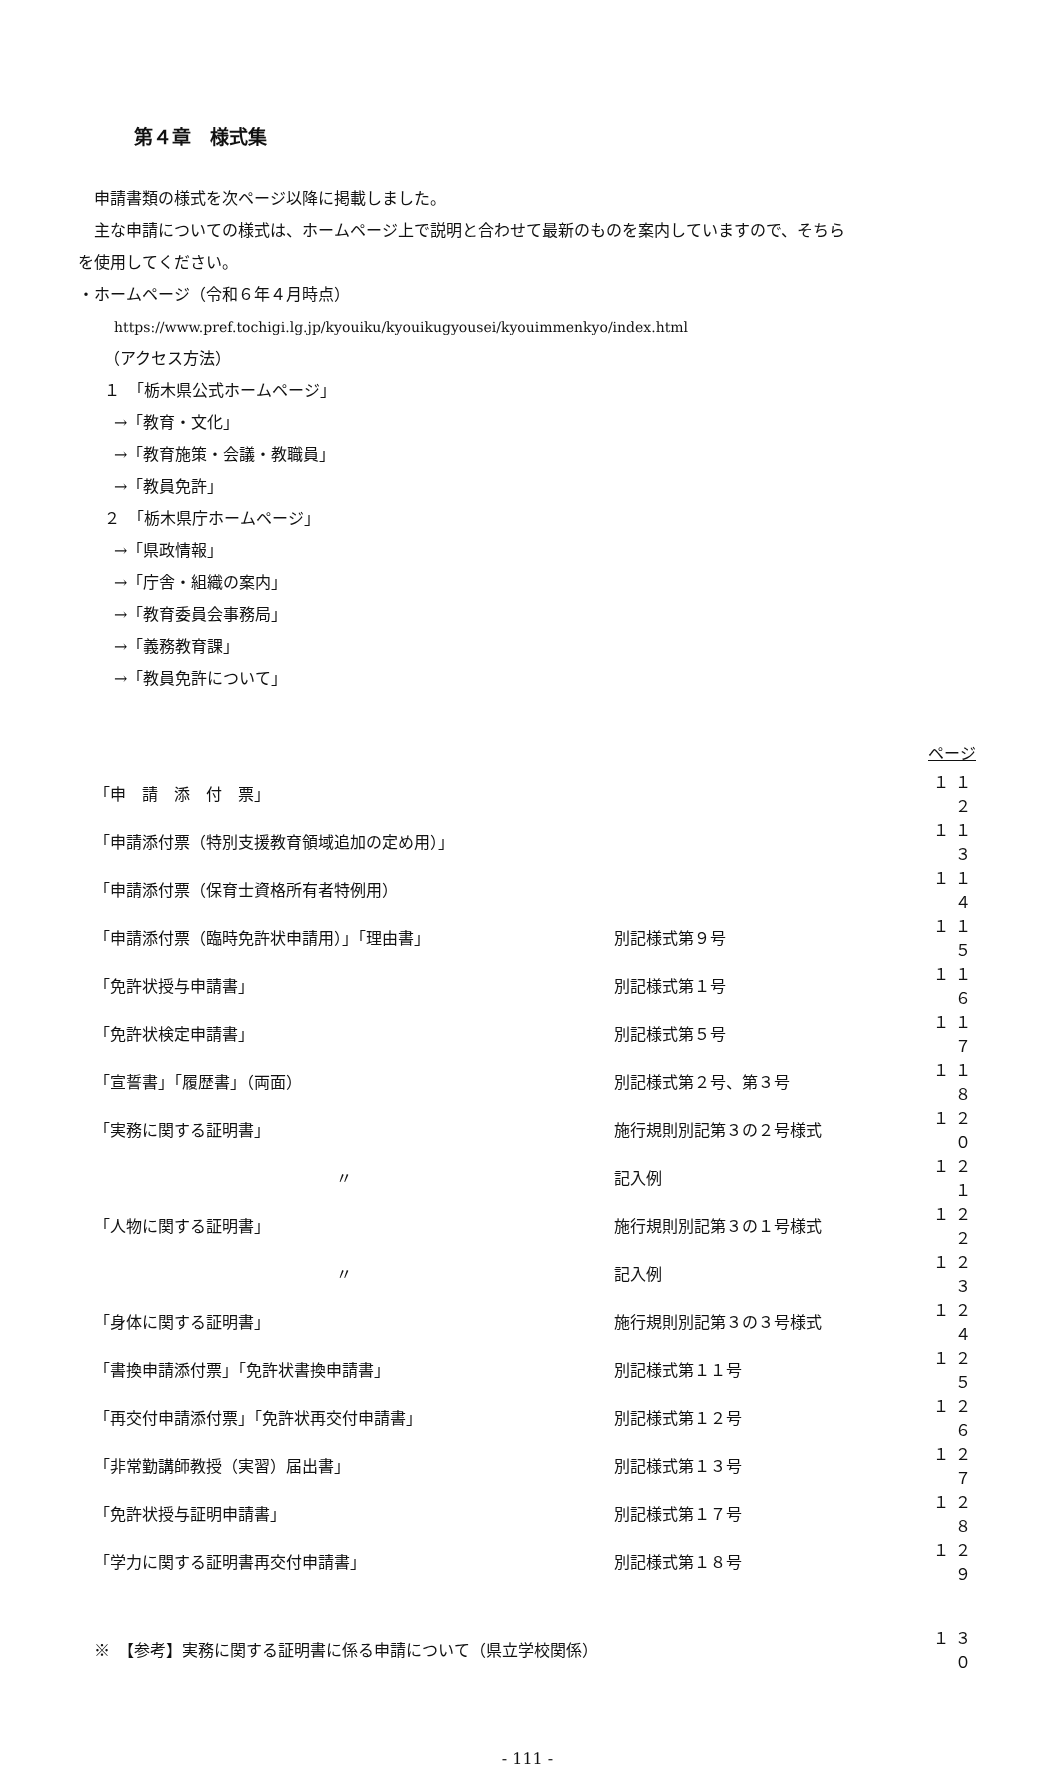第４章　様式集
申請書類の様式を次ページ以降に掲載しました。
主な申請についての様式は、ホームページ上で説明と合わせて最新のものを案内していますので、そちら
を使用してください。
・ホームページ（令和６年４月時点）
https://www.pref.tochigi.lg.jp/kyouiku/kyouikugyousei/kyouimmenkyo/index.html
（アクセス方法）
１　「栃木県公式ホームページ」
→「教育・文化」
→「教育施策・会議・教職員」
→「教員免許」
２　「栃木県庁ホームページ」
→「県政情報」
→「庁舎・組織の案内」
→「教育委員会事務局」
→「義務教育課」
→「教員免許について」
| ページ | | |
| --- | --- | --- |
| 「申 請 添 付 票」 | | １１２ |
| 「申請添付票（特別支援教育領域追加の定め用）」 | | １１３ |
| 「申請添付票（保育士資格所有者特例用） | | １１４ |
| 「申請添付票（臨時免許状申請用）」「理由書」 | 別記様式第９号 | １１５ |
| 「免許状授与申請書」 | 別記様式第１号 | １１６ |
| 「免許状検定申請書」 | 別記様式第５号 | １１７ |
| 「宣誓書」「履歴書」（両面） | 別記様式第２号、第３号 | １１８ |
| 「実務に関する証明書」 | 施行規則別記第３の２号様式 | １２０ |
| 〃 | 記入例 | １２１ |
| 「人物に関する証明書」 | 施行規則別記第３の１号様式 | １２２ |
| 〃 | 記入例 | １２３ |
| 「身体に関する証明書」 | 施行規則別記第３の３号様式 | １２４ |
| 「書換申請添付票」「免許状書換申請書」 | 別記様式第１１号 | １２５ |
| 「再交付申請添付票」「免許状再交付申請書」 | 別記様式第１２号 | １２６ |
| 「非常勤講師教授（実習）届出書」 | 別記様式第１３号 | １２７ |
| 「免許状授与証明申請書」 | 別記様式第１７号 | １２８ |
| 「学力に関する証明書再交付申請書」 | 別記様式第１８号 | １２９ |
| ※ 【参考】実務に関する証明書に係る申請について（県立学校関係） | | １３０ |
- 111 -